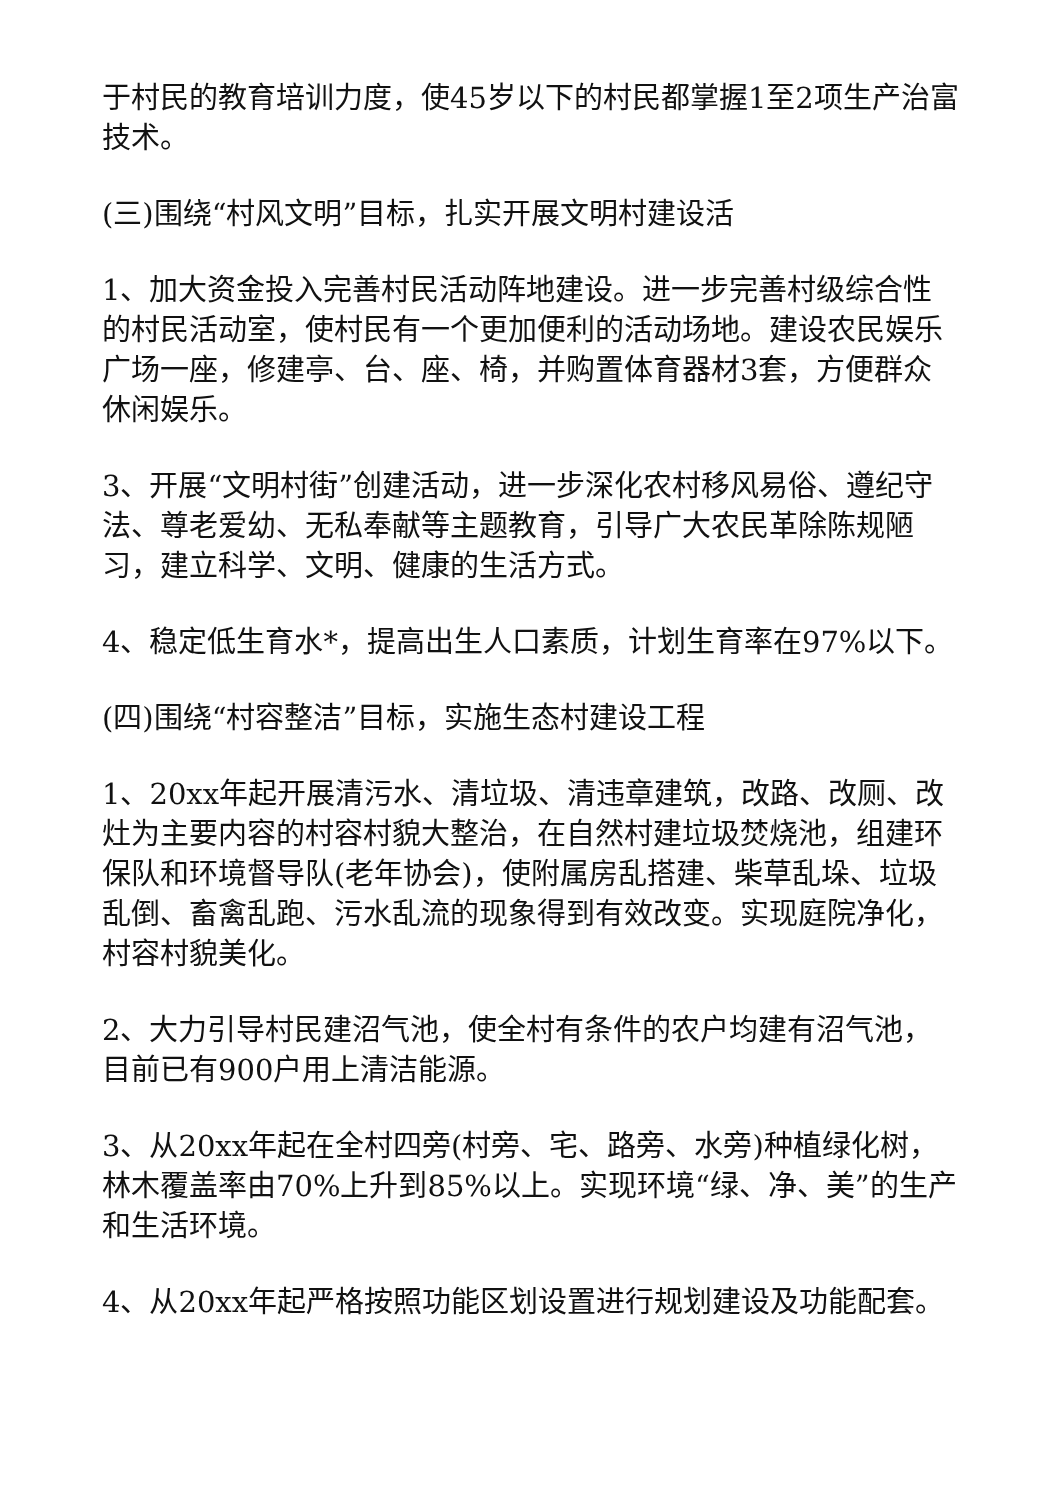于村民的教育培训力度，使45岁以下的村民都掌握1至2项生产治富技术。
(三)围绕“村风文明”目标，扎实开展文明村建设活
1、加大资金投入完善村民活动阵地建设。进一步完善村级综合性的村民活动室，使村民有一个更加便利的活动场地。建设农民娱乐广场一座，修建亭、台、座、椅，并购置体育器材3套，方便群众休闲娱乐。
3、开展“文明村街”创建活动，进一步深化农村移风易俗、遵纪守法、尊老爱幼、无私奉献等主题教育，引导广大农民革除陈规陋习，建立科学、文明、健康的生活方式。
4、稳定低生育水*，提高出生人口素质，计划生育率在97%以下。
(四)围绕“村容整洁”目标，实施生态村建设工程
1、20xx年起开展清污水、清垃圾、清违章建筑，改路、改厕、改灶为主要内容的村容村貌大整治，在自然村建垃圾焚烧池，组建环保队和环境督导队(老年协会)，使附属房乱搭建、柴草乱垛、垃圾乱倒、畜禽乱跑、污水乱流的现象得到有效改变。实现庭院净化，村容村貌美化。
2、大力引导村民建沼气池，使全村有条件的农户均建有沼气池，目前已有900户用上清洁能源。
3、从20xx年起在全村四旁(村旁、宅、路旁、水旁)种植绿化树，林木覆盖率由70%上升到85%以上。实现环境“绿、净、美”的生产和生活环境。
4、从20xx年起严格按照功能区划设置进行规划建设及功能配套。